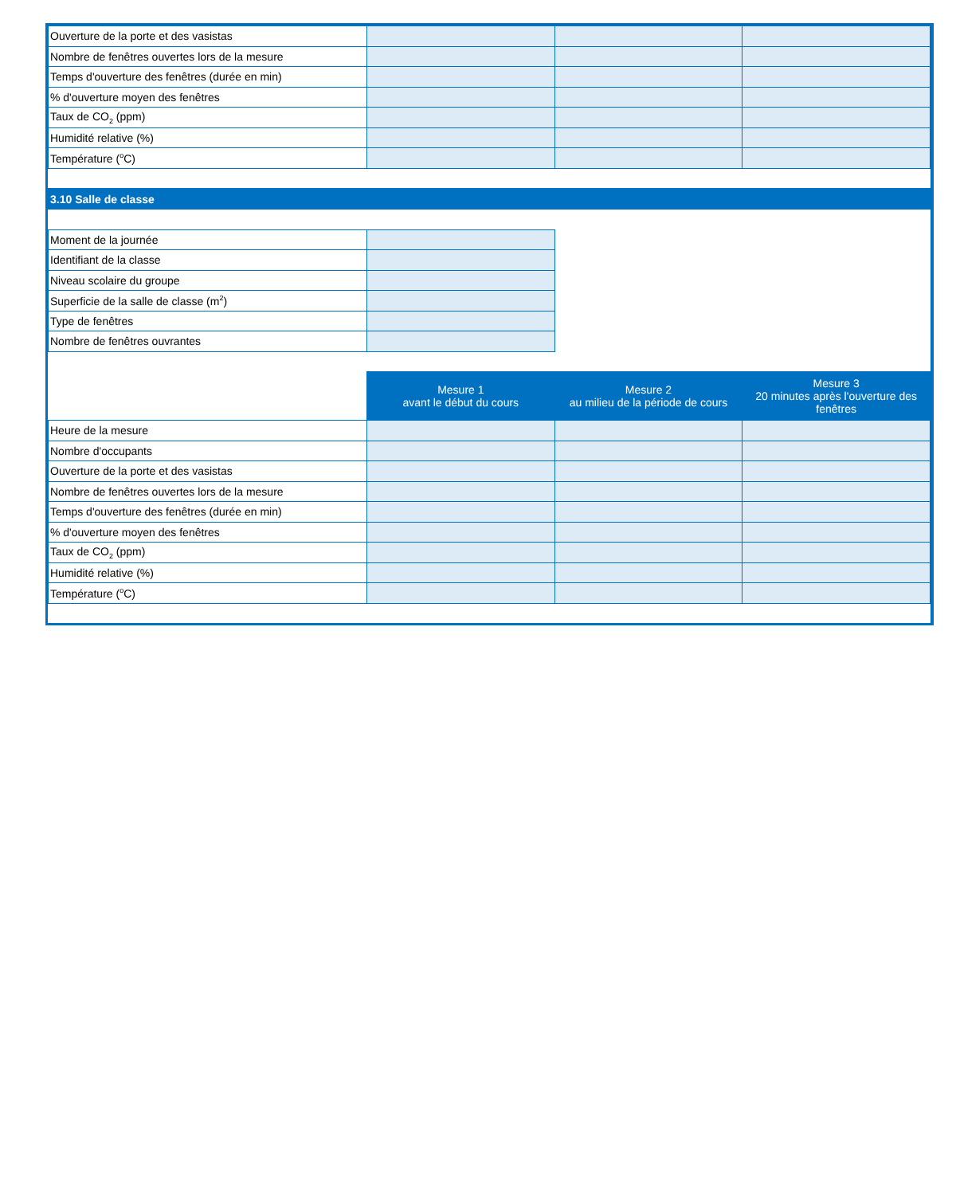| Ouverture de la porte et des vasistas | | | |
| Nombre de fenêtres ouvertes lors de la mesure | | | |
| Temps d'ouverture des fenêtres (durée en min) | | | |
| % d'ouverture moyen des fenêtres | | | |
| Taux de CO<sub>2</sub> (ppm) | | | |
| Humidité relative (%) | | | |
| Température (<sup>o</sup>C) | | | |
| 3.10 Salle de classe | | | |
| Moment de la journée | | | |
| Identifiant de la classe | | | |
| Niveau scolaire du groupe | | | |
| Superficie de la salle de classe (m<sup>2</sup>) | | | |
| Type de fenêtres | | | |
| Nombre de fenêtres ouvrantes | | | |
| | Mesure 1 avant le début du cours | Mesure 2 au milieu de la période de cours | Mesure 3 20 minutes après l'ouverture des fenêtres |
| Heure de la mesure | | | |
| Nombre d'occupants | | | |
| Ouverture de la porte et des vasistas | | | |
| Nombre de fenêtres ouvertes lors de la mesure | | | |
| Temps d'ouverture des fenêtres (durée en min) | | | |
| % d'ouverture moyen des fenêtres | | | |
| Taux de CO<sub>2</sub> (ppm) | | | |
| Humidité relative (%) | | | |
| Température (<sup>o</sup>C) | | | |